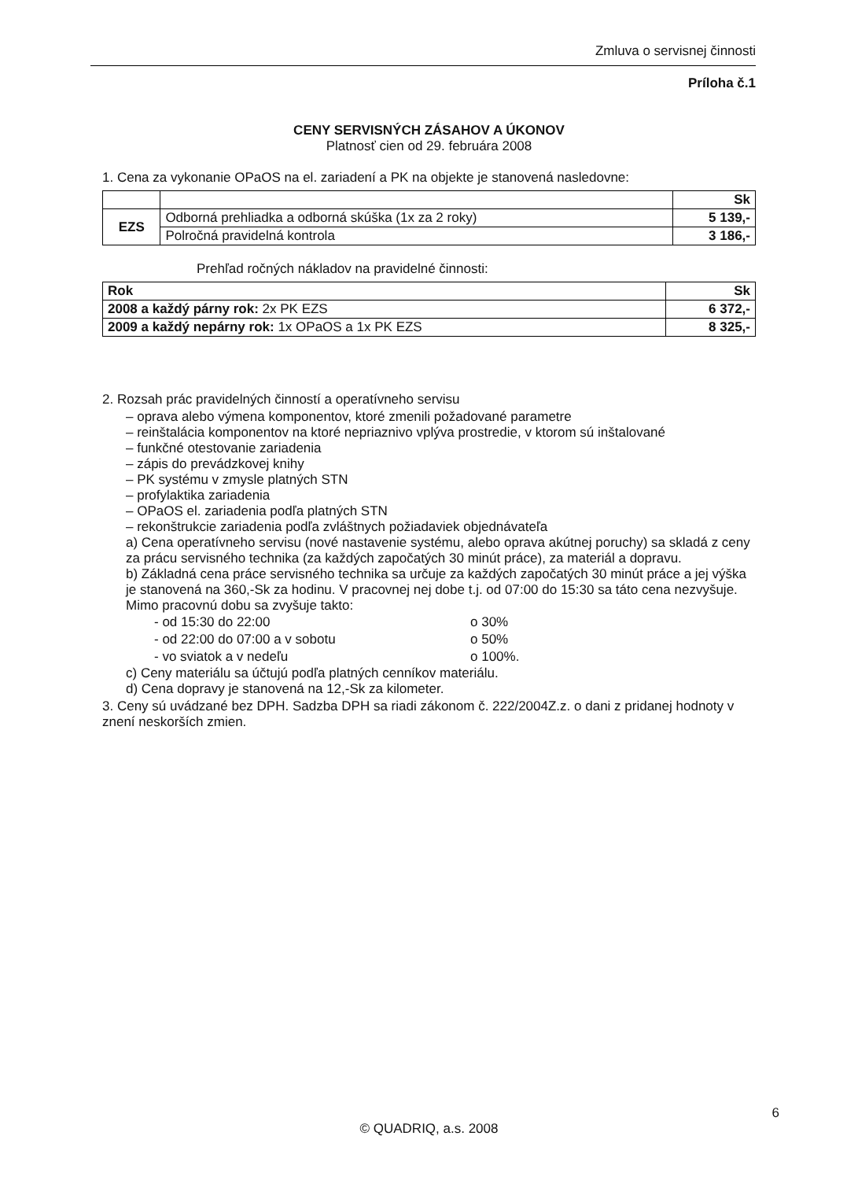Zmluva o servisnej činnosti
Príloha č.1
CENY SERVISNÝCH ZÁSAHOV A ÚKONOV
Platnosť cien od 29. februára 2008
1. Cena za vykonanie OPaOS na el. zariadení a PK na objekte je stanovená nasledovne:
| | | Sk |
| EZS | Odborná prehliadka a odborná skúška (1x za 2 roky) | 5 139,- |
| | Polročná pravidelná kontrola | 3 186,- |
Prehľad ročných nákladov na pravidelné činnosti:
| Rok | Sk |
| 2008 a každý párny rok: 2x PK EZS | 6 372,- |
| 2009 a každý nepárny rok: 1x OPaOS a 1x PK EZS | 8 325,- |
2. Rozsah prác pravidelných činností a operatívneho servisu
– oprava alebo výmena komponentov, ktoré zmenili požadované parametre
– reinštalácia komponentov na ktoré nepriaznivo vplýva prostredie, v ktorom sú inštalované
– funkčné otestovanie zariadenia
– zápis do prevádzkovej knihy
– PK systému v zmysle platných STN
– profylaktika zariadenia
– OPaOS el. zariadenia podľa platných STN
– rekonštrukcie zariadenia podľa zvláštnych požiadaviek objednávateľa
a) Cena operatívneho servisu (nové nastavenie systému, alebo oprava akútnej poruchy) sa skladá z ceny za prácu servisného technika (za každých započatých 30 minút práce), za materiál a dopravu.
b) Základná cena práce servisného technika sa určuje za každých započatých 30 minút práce a jej výška je stanovená na 360,-Sk za hodinu. V pracovnej nej dobe t.j. od 07:00 do 15:30 sa táto cena nezvyšuje. Mimo pracovnú dobu sa zvyšuje takto:
| - od 15:30 do 22:00 | o 30% |
| - od 22:00 do 07:00 a v sobotu | o 50% |
| - vo sviatok a v nedeľu | o 100%. |
c) Ceny materiálu sa účtujú podľa platných cenníkov materiálu.
d) Cena dopravy je stanovená na 12,-Sk za kilometer.
3. Ceny sú uvádzané bez DPH. Sadzba DPH sa riadi zákonom č. 222/2004Z.z. o dani z pridanej hodnoty v znení neskorších zmien.
6
© QUADRIQ, a.s. 2008